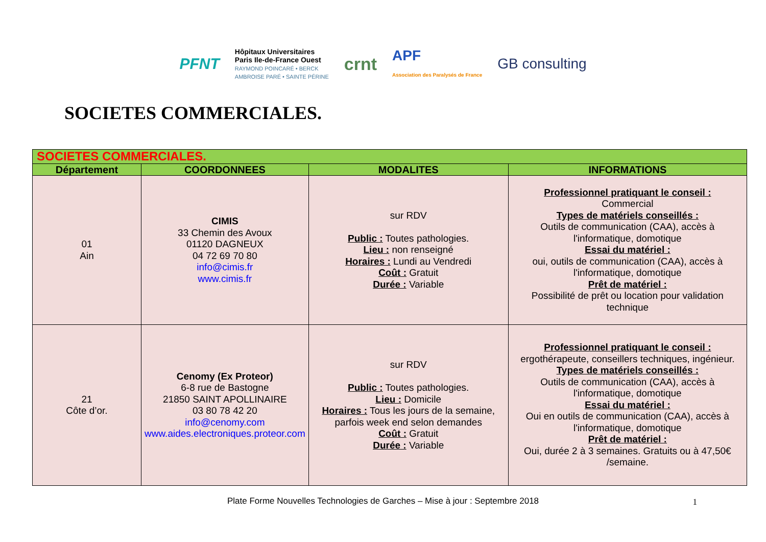PFNT
Hôpitaux Universitaires
Paris Ile-de-France Ouest
RAYMOND POINCARÉ • BERCK
AMBROISE PARÉ • SAINTE PÉRINE
crnt
APF
Association des Paralysés de France
GB consulting
SOCIETES COMMERCIALES.
| SOCIETES COMMERCIALES. | | | |
| --- | --- | --- | --- |
| Département | COORDONNEES | MODALITES | INFORMATIONS |
| 01 Ain | CIMIS 33 Chemin des Avoux 01120 DAGNEUX 04 72 69 70 80 info@cimis.fr www.cimis.fr | sur RDV Public : Toutes pathologies. Lieu : non renseigné Horaires : Lundi au Vendredi Coût : Gratuit Durée : Variable | Professionnel pratiquant le conseil : Commercial Types de matériels conseillés : Outils de communication (CAA), accès à l'informatique, domotique Essai du matériel : oui, outils de communication (CAA), accès à l'informatique, domotique Prêt de matériel : Possibilité de prêt ou location pour validation technique |
| 21 Côte d’or. | Cenomy (Ex Proteor) 6-8 rue de Bastogne 21850 SAINT APOLLINAIRE 03 80 78 42 20 info@cenomy.com www.aides.electroniques.proteor.com | sur RDV Public : Toutes pathologies. Lieu : Domicile Horaires : Tous les jours de la semaine, parfois week end selon demandes Coût : Gratuit Durée : Variable | Professionnel pratiquant le conseil : ergothérapeute, conseillers techniques, ingénieur. Types de matériels conseillés : Outils de communication (CAA), accès à l'informatique, domotique Essai du matériel : Oui en outils de communication (CAA), accès à l'informatique, domotique Prêt de matériel : Oui, durée 2 à 3 semaines. Gratuits ou à 47,50€ /semaine. |
Plate Forme Nouvelles Technologies de Garches – Mise à jour : Septembre 2018 1